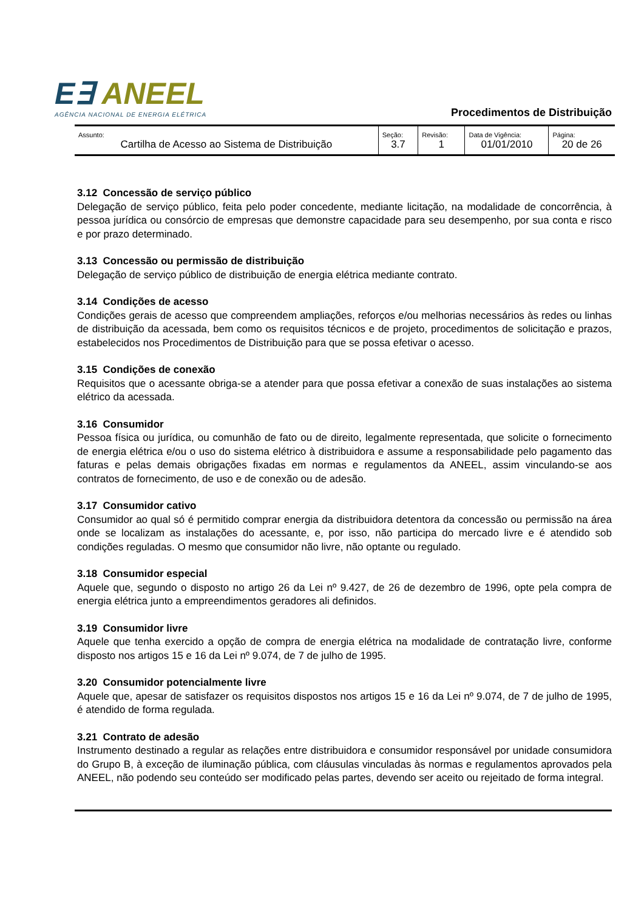E∃ ANEEL
AGÊNCIA NACIONAL DE ENERGIA ELÉTRICA
Procedimentos de Distribuição
| Assunto: Cartilha de Acesso ao Sistema de Distribuição | Seção: 3.7 | Revisão: 1 | Data de Vigência: 01/01/2010 | Página: 20 de 26 |
3.12 Concessão de serviço público
Delegação de serviço público, feita pelo poder concedente, mediante licitação, na modalidade de concorrência, à pessoa jurídica ou consórcio de empresas que demonstre capacidade para seu desempenho, por sua conta e risco e por prazo determinado.
3.13 Concessão ou permissão de distribuição
Delegação de serviço público de distribuição de energia elétrica mediante contrato.
3.14 Condições de acesso
Condições gerais de acesso que compreendem ampliações, reforços e/ou melhorias necessários às redes ou linhas de distribuição da acessada, bem como os requisitos técnicos e de projeto, procedimentos de solicitação e prazos, estabelecidos nos Procedimentos de Distribuição para que se possa efetivar o acesso.
3.15 Condições de conexão
Requisitos que o acessante obriga-se a atender para que possa efetivar a conexão de suas instalações ao sistema elétrico da acessada.
3.16 Consumidor
Pessoa física ou jurídica, ou comunhão de fato ou de direito, legalmente representada, que solicite o fornecimento de energia elétrica e/ou o uso do sistema elétrico à distribuidora e assume a responsabilidade pelo pagamento das faturas e pelas demais obrigações fixadas em normas e regulamentos da ANEEL, assim vinculando-se aos contratos de fornecimento, de uso e de conexão ou de adesão.
3.17 Consumidor cativo
Consumidor ao qual só é permitido comprar energia da distribuidora detentora da concessão ou permissão na área onde se localizam as instalações do acessante, e, por isso, não participa do mercado livre e é atendido sob condições reguladas. O mesmo que consumidor não livre, não optante ou regulado.
3.18 Consumidor especial
Aquele que, segundo o disposto no artigo 26 da Lei nº 9.427, de 26 de dezembro de 1996, opte pela compra de energia elétrica junto a empreendimentos geradores ali definidos.
3.19 Consumidor livre
Aquele que tenha exercido a opção de compra de energia elétrica na modalidade de contratação livre, conforme disposto nos artigos 15 e 16 da Lei nº 9.074, de 7 de julho de 1995.
3.20 Consumidor potencialmente livre
Aquele que, apesar de satisfazer os requisitos dispostos nos artigos 15 e 16 da Lei nº 9.074, de 7 de julho de 1995, é atendido de forma regulada.
3.21 Contrato de adesão
Instrumento destinado a regular as relações entre distribuidora e consumidor responsável por unidade consumidora do Grupo B, à exceção de iluminação pública, com cláusulas vinculadas às normas e regulamentos aprovados pela ANEEL, não podendo seu conteúdo ser modificado pelas partes, devendo ser aceito ou rejeitado de forma integral.